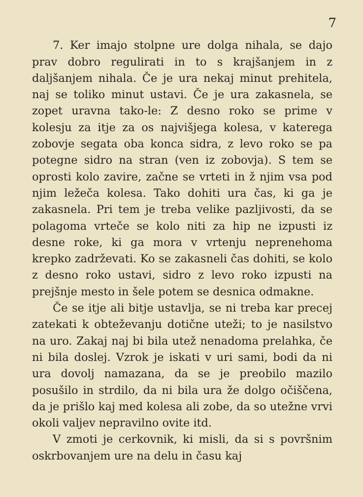7
7. Ker imajo stolpne ure dolga nihala, se dajo prav dobro regulirati in to s krajšanjem in z daljšanjem nihala. Če je ura nekaj minut prehitela, naj se toliko minut ustavi. Če je ura zakasnela, se zopet uravna tako-le: Z desno roko se prime v kolesju za itje za os najvišjega kolesa, v katerega zobovje segata oba konca sidra, z levo roko se pa potegne sidro na stran (ven iz zobovja). S tem se oprosti kolo zavire, začne se vrteti in ž njim vsa pod njim ležeča kolesa. Tako dohiti ura čas, ki ga je zakasnela. Pri tem je treba velike pazljivosti, da se po­lagoma vrteče se kolo niti za hip ne izpusti iz desne roke, ki ga mora v vrtenju neprene­homa krepko zadrževati. Ko se zakasneli čas dohiti, se kolo z desno roko ustavi, sidro z levo roko izpusti na prejšnje mesto in šele potem se desnica odmakne.
Če se itje ali bitje ustavlja, se ni treba kar precej zatekati k obteževanju dotične uteži; to je nasilstvo na uro. Zakaj naj bi bila utež nenadoma prelahka, če ni bila doslej. Vzrok je iskati v uri sami, bodi da ni ura dovolj na­mazana, da se je preobilo mazilo posušilo in strdilo, da ni bila ura že dolgo očiščena, da je prišlo kaj med kolesa ali zobe, da so utežne vrvi okoli valjev nepravilno ovite itd.
V zmoti je cerkovnik, ki misli, da si s po­vršnim oskrbovanjem ure na delu in času kaj